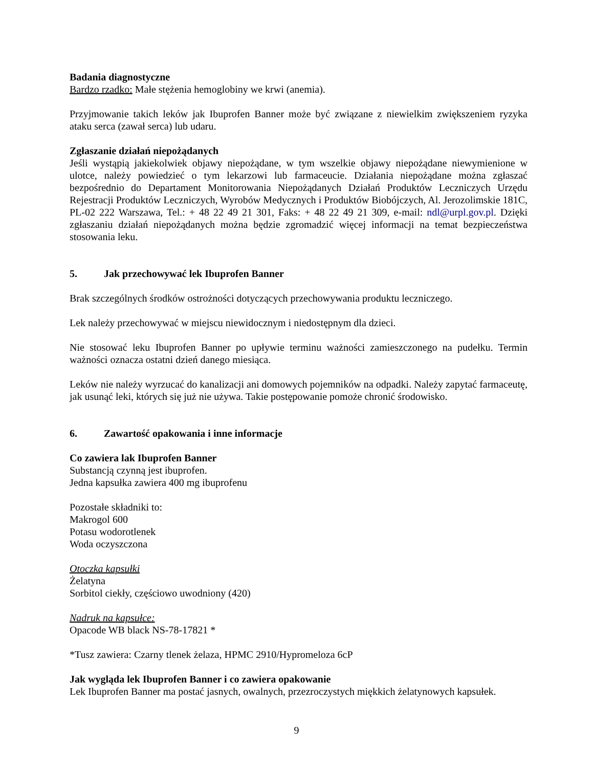Badania diagnostyczne
Bardzo rzadko: Małe stężenia hemoglobiny we krwi (anemia).
Przyjmowanie takich leków jak Ibuprofen Banner może być związane z niewielkim zwiększeniem ryzyka ataku serca (zawał serca) lub udaru.
Zgłaszanie działań niepożądanych
Jeśli wystąpią jakiekolwiek objawy niepożądane, w tym wszelkie objawy niepożądane niewymienione w ulotce, należy powiedzieć o tym lekarzowi lub farmaceucie. Działania niepożądane można zgłaszać bezpośrednio do Departament Monitorowania Niepożądanych Działań Produktów Leczniczych Urzędu Rejestracji Produktów Leczniczych, Wyrobów Medycznych i Produktów Biobójczych, Al. Jerozolimskie 181C, PL-02 222 Warszawa, Tel.: + 48 22 49 21 301, Faks: + 48 22 49 21 309, e-mail: ndl@urpl.gov.pl. Dzięki zgłaszaniu działań niepożądanych można będzie zgromadzić więcej informacji na temat bezpieczeństwa stosowania leku.
5. Jak przechowywać lek Ibuprofen Banner
Brak szczególnych środków ostrożności dotyczących przechowywania produktu leczniczego.
Lek należy przechowywać w miejscu niewidocznym i niedostępnym dla dzieci.
Nie stosować leku Ibuprofen Banner po upływie terminu ważności zamieszczonego na pudełku. Termin ważności oznacza ostatni dzień danego miesiąca.
Leków nie należy wyrzucać do kanalizacji ani domowych pojemników na odpadki. Należy zapytać farmaceutę, jak usunąć leki, których się już nie używa. Takie postępowanie pomoże chronić środowisko.
6. Zawartość opakowania i inne informacje
Co zawiera lak Ibuprofen Banner
Substancją czynną jest ibuprofen.
Jedna kapsułka zawiera 400 mg ibuprofenu
Pozostałe składniki to:
Makrogol 600
Potasu wodorotlenek
Woda oczyszczona
Otoczka kapsułki
Żelatyna
Sorbitol ciekły, częściowo uwodniony (420)
Nadruk na kapsułce:
Opacode WB black NS-78-17821 *
*Tusz zawiera: Czarny tlenek żelaza, HPMC 2910/Hypromeloza 6cP
Jak wygląda lek Ibuprofen Banner i co zawiera opakowanie
Lek Ibuprofen Banner ma postać jasnych, owalnych, przezroczystych miękkich żelatynowych kapsułek.
9